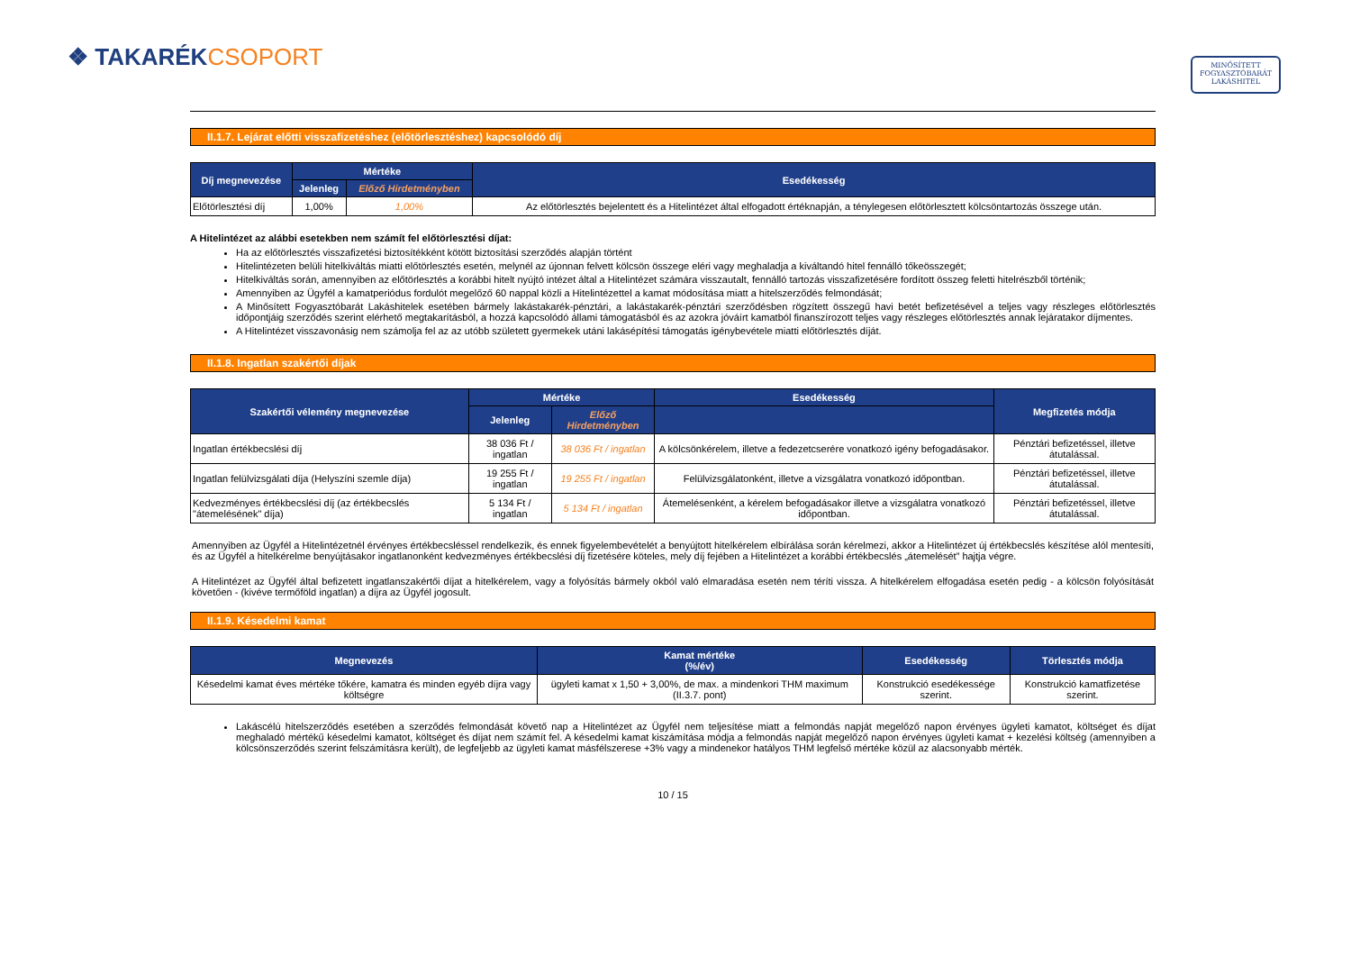❖ TAKARÉKCSOPORT
MINŐSÍTETT
FOGYASZTÓBARÁT
LAKÁSHITEL
II.1.7. Lejárat előtti visszafizetéshez (előtörlesztéshez) kapcsolódó díj
| Díj megnevezése | Mértéke | | Esedékesség |
| --- | --- | --- | --- |
| | Jelenleg | Előző Hirdetményben | |
| Előtörlesztési díj | 1,00% | 1,00% | Az előtörlesztés bejelentett és a Hitelintézet által elfogadott értéknapján, a ténylegesen előtörlesztett kölcsöntartozás összege után. |
A Hitelintézet az alábbi esetekben nem számít fel előtörlesztési díjat:
Ha az előtörlesztés visszafizetési biztosítékként kötött biztosítási szerződés alapján történt
Hitelintézeten belüli hitelkiváltás miatti előtörlesztés esetén, melynél az újonnan felvett kölcsön összege eléri vagy meghaladja a kiváltandó hitel fennálló tőkeösszegét;
Hitelkiváltás során, amennyiben az előtörlesztés a korábbi hitelt nyújtó intézet által a Hitelintézet számára visszautalt, fennálló tartozás visszafizetésére fordított összeg feletti hitelrészből történik;
Amennyiben az Ügyfél a kamatperiódus fordulót megelőző 60 nappal közli a Hitelintézettel a kamat módosítása miatt a hitelszerződés felmondását;
A Minősített Fogyasztóbarát Lakáshitelek esetében bármely lakástakarék-pénztári, a lakástakarék-pénztári szerződésben rögzített összegű havi betét befizetésével a teljes vagy részleges előtörlesztés időpontjáig szerződés szerint elérhető megtakarításból, a hozzá kapcsolódó állami támogatásból és az azokra jóváírt kamatból finanszírozott teljes vagy részleges előtörlesztés annak lejáratakor díjmentes.
A Hitelintézet visszavonásig nem számolja fel az az utóbb született gyermekek utáni lakásépítési támogatás igénybevétele miatti előtörlesztés díját.
II.1.8. Ingatlan szakértői díjak
| Szakértői vélemény megnevezése | Mértéke | | Esedékesség | Megfizetés módja |
| --- | --- | --- | --- | --- |
| | Jelenleg | Előző Hirdetményben | | |
| Ingatlan értékbecslési díj | 38 036 Ft / ingatlan | 38 036 Ft / ingatlan | A kölcsönkérelem, illetve a fedezetcserére vonatkozó igény befogadásakor. | Pénztári befizetéssel, illetve átutalással. |
| Ingatlan felülvizsgálati díja (Helyszíni szemle díja) | 19 255 Ft / ingatlan | 19 255 Ft / ingatlan | Felülvizsgálatonként, illetve a vizsgálatra vonatkozó időpontban. | Pénztári befizetéssel, illetve átutalással. |
| Kedvezményes értékbecslési díj (az értékbecslés "átemelésének" díja) | 5 134 Ft / ingatlan | 5 134 Ft / ingatlan | Átemelésenként, a kérelem befogadásakor illetve a vizsgálatra vonatkozó időpontban. | Pénztári befizetéssel, illetve átutalással. |
Amennyiben az Ügyfél a Hitelintézetnél érvényes értékbecsléssel rendelkezik, és ennek figyelembevételét a benyújtott hitelkérelem elbírálása során kérelmezi, akkor a Hitelintézet új értékbecslés készítése alól mentesíti, és az Ügyfél a hitelkérelme benyújtásakor ingatlanonként kedvezményes értékbecslési díj fizetésére köteles, mely díj fejében a Hitelintézet a korábbi értékbecslés „átemelését” hajtja végre.
A Hitelintézet az Ügyfél által befizetett ingatlanszakértői díjat a hitelkérelem, vagy a folyósítás bármely okból való elmaradása esetén nem téríti vissza. A hitelkérelem elfogadása esetén pedig - a kölcsön folyósítását követően - (kivéve termőföld ingatlan) a díjra az Ügyfél jogosult.
II.1.9. Késedelmi kamat
| Megnevezés | Kamat mértéke (%/év) | Esedékesség | Törlesztés módja |
| --- | --- | --- | --- |
| Késedelmi kamat éves mértéke tőkére, kamatra és minden egyéb díjra vagy költségre | ügyleti kamat x 1,50 + 3,00%, de max. a mindenkori THM maximum (II.3.7. pont) | Konstrukció esedékessége szerint. | Konstrukció kamatfizetése szerint. |
Lakáscélú hitelszerződés esetében a szerződés felmondását követő nap a Hitelintézet az Ügyfél nem teljesítése miatt a felmondás napját megelőző napon érvényes ügyleti kamatot, költséget és díjat meghaladó mértékű késedelmi kamatot, költséget és díjat nem számít fel. A késedelmi kamat kiszámítása módja a felmondás napját megelőző napon érvényes ügyleti kamat + kezelési költség (amennyiben a kölcsönszerződés szerint felszámításra került), de legfeljebb az ügyleti kamat másfélszerese +3% vagy a mindenekor hatályos THM legfelső mértéke közül az alacsonyabb mérték.
10 / 15